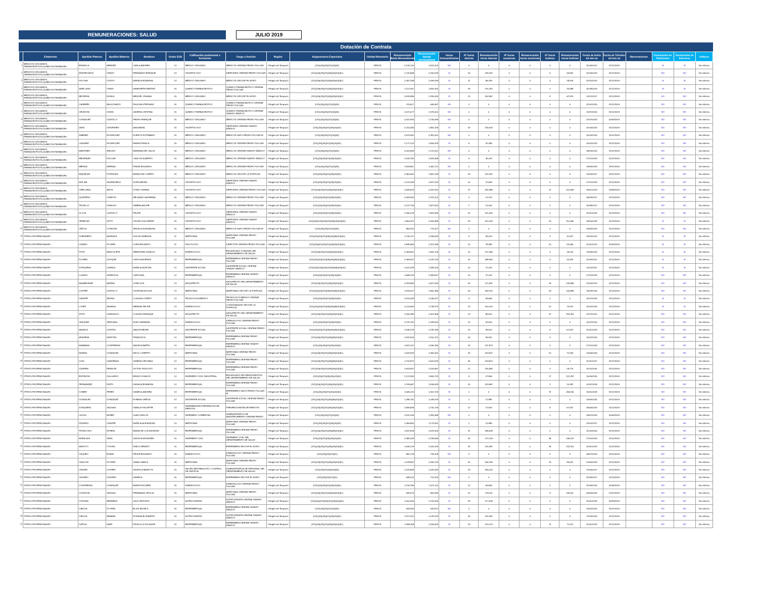REMUNERACIONES: SALUD
JULIO 2019
Dotación de Contrata
| | Estamento | Apellido Paterno | Apellido Materno | Nombres | Grado EUS | Calificación profesional o formación | Cargo o función | Región | Asignaciones Especiales | Unidad Monetaria | Remuneración Bruta Mensualizada | Remuneración líquida mensualizada | Horas Extraordinarias | Nº horas diurnas | Remuneración horas diurnas | Nº horas nocturnas | Remuneración horas nocturnas | Nº horas festivas | Remuneración horas festivas | Fecha de Inicio dd mm aa | Fecha de Término dd mm aa | Observaciones | Declaración de Patrimonio | Declaración de Intereses | Viáticos |
| --- | --- | --- | --- | --- | --- | --- | --- | --- | --- | --- | --- | --- | --- | --- | --- | --- | --- | --- | --- | --- | --- | --- | --- | --- | --- |
| 1 | MEDICOS CIRUJANOS, FARMACEUTICOS,QUIMICOS-FARMACEU | ESNAOLA | MENDEZ | CARLA ANDREA | 13 | MÉDICO CIRUJANO | MÉDICOS CESFAM PEDRO PULGAR | I Región de Tarapacá | (131)(26)(43)(37)(44)(51) | PESOS | 2,134,130 | 1,813,203 | NO | 0 | 0 | 0 | 0 | 0 | 0 | 01/09/2012 | 31/12/2019 | | SI | SI | No informa |
| 2 | MEDICOS CIRUJANOS, FARMACEUTICOS,QUIMICOS-FARMACEU | MONTECINOS | OPAZO | FERNANDO ENRIQUE | 13 | ODONTOLOGO | DENTISTAS CESFAM PEDRO PULGAR | I Región de Tarapacá | (131)(26)(43)(37)(08)(09)(44)(51) | PESOS | 2,725,868 | 2,290,676 | SI | 16 | 139,187 | 0 | 0 | 9 | 93,951 | 01/09/2015 | 31/12/2019 | | NO | NO | No informa |
| 3 | MEDICOS CIRUJANOS, FARMACEUTICOS,QUIMICOS-FARMACEU | PULGAR | GODOY | MARIA ALEJANDRA | 14 | MÉDICO CIRUJANO | MÉDICOS CECOSF EL BORO | I Región de Tarapacá | (131)(26)(43)(37)(08)(09)(44)(51) | PESOS | 2,497,168 | 2,099,039 | SI | 11 | 86,789 | 0 | 0 | 3 | 28,404 | 01/10/2014 | 31/12/2019 | | SI | SI | No informa |
| 4 | MEDICOS CIRUJANOS, FARMACEUTICOS,QUIMICOS-FARMACEU | ARELLANO | ORIAS | HANRRIETH BEATRIZ | 15 | QUIMICO FARMACEUTICO | QUIMICO FARMACEUTICO CESFAM PEDRO PULGAR | I Región de Tarapacá | (131)(26)(43)(37)(08)(09)(44)(51) | PESOS | 2,117,601 | 1,833,150 | SI | 16 | 113,292 | 0 | 0 | 4 | 33,988 | 01/08/2016 | 31/12/2019 | | SI | SI | No informa |
| 5 | MEDICOS CIRUJANOS, FARMACEUTICOS,QUIMICOS-FARMACEU | BECERRA | BOADA | MELIDEL JOHANA | 15 | MÉDICO CIRUJANO | MÉDICOS CECOSF EL BORO | I Región de Tarapacá | (131)(26)(43)(37)(08)(09)(44)(51) | PESOS | 2,619,886 | 2,299,449 | SI | 23 | 162,857 | 0 | 0 | 8 | 67,975 | 14/12/2017 | 31/12/2019 | | NO | NO | No informa |
| 6 | MEDICOS CIRUJANOS, FARMACEUTICOS,QUIMICOS-FARMACEU | CARREÑO | MALDONADO | PAULINA STEPHANY | 15 | QUIMICO FARMACEUTICO | QUIMICO FARMACEUTICO CESFAM PEDRO PULGAR | I Región de Tarapacá | (131)(26)(43)(37)(44)(51) | PESOS | 703,517 | 646,987 | NO | 0 | 0 | 0 | 0 | 0 | 0 | 01/01/2019 | 31/12/2019 | | NO | NO | No informa |
| 7 | MEDICOS CIRUJANOS, FARMACEUTICOS,QUIMICOS-FARMACEU | CELEDON | CHING | JAVIERA CRISTINA | 15 | QUIMICO FARMACEUTICO | QUIMICO FARMACEUTICO CESFAM YANDRY AÑAZCO | I Región de Tarapacá | (131)(26)(43)(37)(44)(51) | PESOS | 1,571,677 | 1,375,510 | NO | 0 | 0 | 0 | 0 | 0 | 0 | 14/11/2016 | 31/12/2019 | | NO | NO | No informa |
| 8 | MEDICOS CIRUJANOS, FARMACEUTICOS,QUIMICOS-FARMACEU | GONZALEZ | CASTILLO | PEDRO ENRIQUE | 15 | MÉDICO CIRUJANO | MÉDICOS CESFAM PEDRO PULGAR | I Región de Tarapacá | (131)(26)(43)(37)(44)(51) | PESOS | 2,002,993 | 1,746,099 | NO | 0 | 0 | 0 | 0 | 0 | 0 | 02/07/2019 | 30/09/2019 | | NO | NO | No informa |
| 9 | MEDICOS CIRUJANOS, FARMACEUTICOS,QUIMICOS-FARMACEU | JARA | CIFUENTES | ANA MARIA | 15 | ODONTOLOGO | DENTISTAS CESFAM YANDRY AÑAZCO | I Región de Tarapacá | (131)(26)(43)(37)(08)(44)(51) | PESOS | 2,242,355 | 1,882,193 | SI | 19 | 134,534 | 0 | 0 | 0 | 0 | 01/04/2019 | 31/12/2019 | | NO | NO | No informa |
| 10 | MEDICOS CIRUJANOS, FARMACEUTICOS,QUIMICOS-FARMACEU | JIMENEZ | RODRIGUEZ | KLEIRYS ROTHMARY | 15 | MÉDICO CIRUJANO | MÉDICOS SAPU PEDRO PULGAR M | I Región de Tarapacá | (131)(26)(43)(37)(44)(51) | PESOS | 2,673,061 | 2,351,610 | NO | 0 | 0 | 0 | 0 | 0 | 0 | 01/04/2019 | 31/07/2019 | | NO | NO | No informa |
| 11 | MEDICOS CIRUJANOS, FARMACEUTICOS,QUIMICOS-FARMACEU | LANDAEZ | RODRIGUEZ | MARIA FRANCA | 15 | MÉDICO CIRUJANO | MÉDICOS CESFAM PEDRO PULGAR | I Región de Tarapacá | (131)(26)(43)(37)(08)(44)(51) | PESOS | 2,177,124 | 1,844,678 | SI | 6 | 42,485 | 0 | 0 | 0 | 0 | 01/02/2019 | 31/12/2019 | | NO | NO | No informa |
| 12 | MEDICOS CIRUJANOS, FARMACEUTICOS,QUIMICOS-FARMACEU | MARTINEZ | ATACHO | MARIANA DEL VALLE | 15 | MÉDICO CIRUJANO | MÉDICOS CESFAM YANDRY AÑAZCO | I Región de Tarapacá | (131)(26)(43)(37)(44)(51) | PESOS | 2,003,959 | 1,722,521 | NO | 0 | 0 | 0 | 0 | 0 | 0 | 08/04/2019 | 31/07/2019 | | NO | NO | No informa |
| 13 | MEDICOS CIRUJANOS, FARMACEUTICOS,QUIMICOS-FARMACEU | MELENDEZ | PULGAR | CARLOS ALBERTO | 15 | MÉDICO CIRUJANO | MÉDICOS CESFAM YANDRY AÑAZCO | I Región de Tarapacá | (131)(26)(43)(37)(08)(44)(51) | PESOS | 2,159,780 | 1,828,465 | SI | 5 | 35,404 | 0 | 0 | 0 | 0 | 17/12/2018 | 31/07/2019 | | NO | NO | No informa |
| 14 | MEDICOS CIRUJANOS, FARMACEUTICOS,QUIMICOS-FARMACEU | MERIDA | ARENAS | FRANZ EDUARDO | 15 | MÉDICO CIRUJANO | MÉDICOS CESFAM PEDRO PULGAR | I Región de Tarapacá | (131)(26)(43)(37)(44)(51) | PESOS | 1,934,857 | 1,462,171 | NO | 0 | 0 | 0 | 0 | 0 | 0 | 16/09/2018 | 29/07/2019 | | NO | NO | No informa |
| 15 | MEDICOS CIRUJANOS, FARMACEUTICOS,QUIMICOS-FARMACEU | MIQUELES | PORTALES | MARIA PAZ LORETO | 15 | MÉDICO CIRUJANO | MÉDICOS CECOSF LA TORTUGA | I Región de Tarapacá | (131)(26)(43)(37)(08)(44)(51) | PESOS | 2,350,561 | 1,951,248 | SI | 16 | 113,292 | 0 | 0 | 0 | 0 | 20/04/2017 | 31/07/2019 | | NO | NO | No informa |
| 16 | MEDICOS CIRUJANOS, FARMACEUTICOS,QUIMICOS-FARMACEU | MOLINA | VALENZUELA | SOFIA BELEN | 15 | ODONTOLOGO | DENTISTAS CESFAM YANDRY AÑAZCO | I Región de Tarapacá | (131)(26)(43)(37)(08)(44)(51) | PESOS | 2,124,269 | 1,847,234 | SI | 10 | 70,808 | 0 | 0 | 0 | 0 | 17/12/2018 | 31/12/2019 | | NO | NO | No informa |
| 17 | MEDICOS CIRUJANOS, FARMACEUTICOS,QUIMICOS-FARMACEU | ORELLANA | AROS | SYNDY KARINA | 15 | ODONTOLOGO | DENTISTAS CESFAM PEDRO PULGAR | I Región de Tarapacá | (131)(26)(43)(37)(08)(09)(44)(51) | PESOS | 2,608,629 | 2,293,342 | SI | 37 | 261,988 | 0 | 0 | 12 | 101,963 | 25/01/2019 | 19/08/2019 | | NO | NO | No informa |
| 18 | MEDICOS CIRUJANOS, FARMACEUTICOS,QUIMICOS-FARMACEU | QUINTERO | CAMPOS | HELIANNY ANDREINA | 15 | MÉDICO CIRUJANO | MÉDICOS CESFAM PEDRO PULGAR | I Región de Tarapacá | (131)(26)(43)(37)(08)(44)(51) | PESOS | 2,055,990 | 1,787,202 | SI | 3 | 21,242 | 0 | 0 | 0 | 0 | 05/09/2017 | 31/12/2019 | | NO | NO | No informa |
| 19 | MEDICOS CIRUJANOS, FARMACEUTICOS,QUIMICOS-FARMACEU | TRUJILLO | GIRALDO | XIMENA BACHE | 15 | MÉDICO CIRUJANO | MÉDICOS CESFAM PEDRO PULGAR | I Región de Tarapacá | (131)(26)(43)(37)(08)(44)(51) | PESOS | 2,107,749 | 1,827,523 | SI | 2 | 14,162 | 0 | 0 | 0 | 0 | 30/08/2017 | 31/07/2019 | | NO | NO | No informa |
| 20 | MEDICOS CIRUJANOS, FARMACEUTICOS,QUIMICOS-FARMACEU | ULLOA | CASTILLO | FELIPE | 15 | ODONTOLOGO | DENTISTAS CESFAM YANDRY AÑAZCO | I Región de Tarapacá | (131)(26)(43)(37)(08)(44)(51) | PESOS | 2,255,476 | 1,961,945 | SI | 20 | 141,615 | 0 | 0 | 0 | 0 | 01/01/2019 | 31/12/2019 | | NO | NO | No informa |
| 21 | MEDICOS CIRUJANOS, FARMACEUTICOS,QUIMICOS-FARMACEU | VENEGAS | SOTO | OSCAR GUILLERMO | 15 | ODONTOLOGO | DENTISTAS CESFAM YANDRY AÑAZCO | I Región de Tarapacá | (131)(26)(119)(43)(37)(08)(09)(44)(51) | PESOS | 2,653,411 | 2,284,685 | SI | 30 | 212,423 | 0 | 0 | 13 | 110,460 | 26/10/2015 | 31/12/2019 | | SI | SI | No informa |
| 22 | MEDICOS CIRUJANOS, FARMACEUTICOS,QUIMICOS-FARMACEU | VIÑOLA | CONDORI | JESSICA ALEJANDRA | 15 | MÉDICO CIRUJANO | MÉDICOS SAPU PEDRO PULGAR M | I Región de Tarapacá | (131)(26)(43)(37)(44)(51) | PESOS | 856,331 | 774,427 | NO | 0 | 0 | 0 | 0 | 0 | 0 | 03/05/2019 | 31/12/2019 | | NO | NO | No informa |
| 23 | OTROS PROFESIONALES | GUERRERO | BARRAZA | JUICSA VANESSA | 11 | MATRONAS | MATRONAS CESFAM PEDRO PULGAR | I Región de Tarapacá | (131)(26)(43)(37)(08)(09)(68)(44)(51) | PESOS | 1,745,727 | 1,438,633 | SI | 5 | 39,194 | 0 | 0 | 4 | 37,627 | 19/02/2014 | 31/12/2019 | | SI | SI | No informa |
| 24 | OTROS PROFESIONALES | LIZARDI | FLORES | GLEN EDUARDO | 11 | PSICOLOGO | DIRECTOR CESFAM PEDRO PULGAR | I Región de Tarapacá | (131)(26)(67)(43)(37)(08)(09)(44)(51) | PESOS | 2,845,580 | 2,321,935 | SI | 10 | 78,389 | 0 | 0 | 10 | 94,066 | 01/01/2013 | 30/09/2020 | | SI | SI | No informa |
| 25 | OTROS PROFESIONALES | POZO | MARCOLETA | SEBASTIAN IGNACIO | 11 | KINESIOLOGO | ENCARGADO COMUNAL DEL DEPARTAMENTO DE SALUD | I Región de Tarapacá | (131)(26)(43)(37)(08)(09)(44)(51) | PESOS | 2,259,551 | 1,962,705 | SI | 22 | 172,455 | 0 | 0 | 3 | 28,220 | 14/09/2015 | 31/12/2019 | | SI | SI | No informa |
| 26 | OTROS PROFESIONALES | FLORES | CHOQUE | CAROLINA ERIKA | 12 | ENFERMERO(A) | ENFERMERA CESFAM PEDRO PULGAR | I Región de Tarapacá | (131)(26)(43)(37)(08)(09)(68)(44)(51) | PESOS | 2,369,807 | 2,019,744 | SI | 40 | 288,962 | 0 | 0 | 5 | 43,344 | 01/09/2012 | 31/12/2019 | | SI | SI | No informa |
| 27 | OTROS PROFESIONALES | JORQUERA | CAVADA | NATALIA AURORA | 12 | ASISTENTE SOCIAL | ASISTENTE SOCIAL CESFAM YANDRY AÑAZCO | I Región de Tarapacá | (131)(26)(119)(43)(37)(08)(68)(44)(51) | PESOS | 1,672,039 | 1,289,200 | SI | 10 | 72,240 | 0 | 0 | 0 | 0 | 01/10/2011 | 31/12/2019 | | SI | SI | No informa |
| 28 | OTROS PROFESIONALES | LLANOS | URREJOLA | CAROLINA | 12 | ENFERMERO(A) | ENFERMERA CESFAM YANDRY AÑAZCO | I Región de Tarapacá | (131)(26)(43)(37)(08)(44)(51) | PESOS | 1,668,234 | 1,399,547 | SI | 10 | 72,240 | 0 | 0 | 0 | 0 | 17/12/2018 | 31/12/2019 | | NO | NO | No informa |
| 29 | OTROS PROFESIONALES | BAHAMONDE | BARRIA | JOSE LUIS | 13 | ARQUITECTO | ARQUITECTO DEL DEPARTAMENTO DE SALUD | I Región de Tarapacá | (131)(26)(43)(37)(08)(09)(44)(51) | PESOS | 2,293,983 | 1,507,063 | SI | 26 | 171,841 | 0 | 0 | 16 | 126,898 | 22/04/2013 | 31/12/2019 | | NO | NO | No informa |
| 30 | OTROS PROFESIONALES | CORTEZ | CASTILLO | CRISTINA NICOLE | 13 | MATRONAS | MATRONAS CECOSF LA TORTUGA | I Región de Tarapacá | (131)(26)(43)(37)(08)(09)(68)(44)(51) | PESOS | 1,919,047 | 1,650,385 | SI | 40 | 264,370 | 0 | 0 | 16 | 126,898 | 19/03/2015 | 31/12/2019 | | NO | NO | No informa |
| 31 | OTROS PROFESIONALES | GARATE | BRUNA | CLAUDIA LORETO | 13 | TECNOLOGA MEDICO | TECNOLOGO MEDICO CESFAM PEDRO PULGAR | I Región de Tarapacá | (131)(26)(43)(37)(08)(44)(51) | PESOS | 1,510,083 | 1,245,677 | SI | 6 | 39,656 | 0 | 0 | 0 | 0 | 01/07/2015 | 31/12/2019 | | SI | SI | No informa |
| 32 | OTROS PROFESIONALES | LOPEZ | ARANDA | HERNAN FELIPE | 13 | KINESIOLOGO | COORDINADOR CECOSF LA TORTUGA | I Región de Tarapacá | (131)(26)(43)(37)(08)(09)(68)(44)(51) | PESOS | 2,014,684 | 1,738,374 | SI | 23 | 152,013 | 0 | 0 | 10 | 79,311 | 01/02/2015 | 31/12/2019 | | SI | SI | No informa |
| 33 | OTROS PROFESIONALES | SOTO | CARRASCO | CLAUDIO ENRIQUE | 13 | ARQUITECTO | ARQUITECTO DEL DEPARTAMENTO DE SALUD | I Región de Tarapacá | (131)(26)(43)(37)(08)(09)(44)(51) | PESOS | 2,334,489 | 2,051,965 | SI | 13 | 85,920 | 0 | 0 | 37 | 293,451 | 07/12/2012 | 31/12/2019 | | NO | NO | No informa |
| 34 | OTROS PROFESIONALES | VASQUEZ | VERGARA | RUBY BARBARA | 13 | KINESIOLOGO | KINESIOLOGO CESFAM PEDRO PULGAR | I Región de Tarapacá | (131)(26)(43)(37)(08)(44)(51) | PESOS | 1,731,781 | 1,449,619 | SI | 14 | 92,530 | 0 | 0 | 0 | 0 | 01/07/2015 | 31/12/2019 | | NO | NO | No informa |
| 35 | OTROS PROFESIONALES | ABARCA | CASTRO | JANICE BELEN | 14 | ASISTENTE SOCIAL | ASISTENTE SOCIAL CESFAM PEDRO PULGAR | I Región de Tarapacá | (131)(26)(43)(37)(08)(09)(68)(44)(51) | PESOS | 1,535,375 | 1,245,768 | SI | 14 | 83,922 | 0 | 0 | 8 | 57,547 | 01/01/2018 | 31/12/2019 | | NO | NO | No informa |
| 36 | OTROS PROFESIONALES | ARAVENA | URRUTIA | FRANCISCA | 14 | ENFERMERO(A) | ENFERMERA CESFAM PEDRO PULGAR | I Región de Tarapacá | (131)(26)(43)(37)(08)(68)(44)(51) | PESOS | 1,532,616 | 1,310,121 | SI | 16 | 95,911 | 0 | 0 | 0 | 0 | 01/02/2015 | 31/12/2019 | | NO | NO | No informa |
| 37 | OTROS PROFESIONALES | BAMBARA | CONTRERAS | ANA ELIZABETH | 14 | ENFERMERO(A) | ENFERMERA CESFAM YANDRY AÑAZCO | I Región de Tarapacá | (131)(26)(43)(37)(08)(44)(51) | PESOS | 1,502,147 | 1,269,780 | SI | 23 | 137,873 | 0 | 0 | 0 | 0 | 17/12/2018 | 31/12/2019 | | NO | NO | No informa |
| 38 | OTROS PROFESIONALES | BARRIA | GONZALEZ | NIKOL LORETTO | 14 | MATRONAS | MATRONAS CESFAM PEDRO PULGAR | I Región de Tarapacá | (131)(26)(43)(37)(08)(09)(44)(51) | PESOS | 1,629,933 | 1,394,091 | SI | 34 | 203,812 | 0 | 0 | 10 | 71,934 | 20/06/2016 | 31/12/2019 | | NO | NO | No informa |
| 39 | OTROS PROFESIONALES | COSI | CARDENAS | VANESA GEOVANA | 14 | ENFERMERO(A) | ENFERMERA CESFAM PEDRO PULGAR | I Región de Tarapacá | (131)(26)(43)(37)(08)(68)(44)(51) | PESOS | 1,742,871 | 1,500,975 | SI | 34 | 203,812 | 0 | 0 | 0 | 0 | 01/01/2017 | 31/12/2019 | | NO | NO | No informa |
| 40 | OTROS PROFESIONALES | CUMPEN | PERALTA | VICTOR RODOLFO | 14 | ENFERMERO(A) | ENFERMERA CESFAM PEDRO PULGAR | I Región de Tarapacá | (131)(26)(43)(37)(08)(09)(44)(51) | PESOS | 1,543,837 | 1,154,687 | SI | 21 | 125,884 | 0 | 0 | 4 | 28,773 | 01/10/2015 | 31/12/2019 | | NO | NO | No informa |
| 41 | OTROS PROFESIONALES | ESPINOZA | GALLARDO | BRUNO IGNACIO | 14 | INGENIERO CIVIL INDUSTRIAL | ENCARGADO DE PRESUPUESTOS DEL DEPARTAMENTO DE SALUD | I Región de Tarapacá | (131)(26)(37)(08)(09)(44)(51) | PESOS | 2,123,399 | 1,805,732 | SI | 8 | 47,956 | 0 | 0 | 17 | 122,287 | 10/09/2015 | 31/12/2019 | | NO | NO | No informa |
| 42 | OTROS PROFESIONALES | FERNANDEZ | PINTO | DIANA ALEXANDRA | 14 | ENFERMERO(A) | ENFERMERA CESFAM PEDRO PULGAR | I Región de Tarapacá | (131)(26)(43)(37)(08)(09)(44)(51) | PESOS | 1,769,687 | 1,536,933 | SI | 24 | 143,867 | 0 | 0 | 2 | 14,387 | 01/01/2018 | 31/12/2019 | | NO | NO | No informa |
| 43 | OTROS PROFESIONALES | GOMEZ | PEREZ | DANIELA ANDREA | 14 | ENFERMERO(A) | ENFERMERO SAPU PEDRO PULGAR M | I Región de Tarapacá | (131)(26)(43)(37)(09)(44)(51) | PESOS | 1,605,220 | 1,302,743 | SI | 0 | 0 | 0 | 0 | 37 | 266,154 | 16/10/2018 | 31/12/2019 | | NO | NO | No informa |
| 44 | OTROS PROFESIONALES | GONZALEZ | GONZALEZ | ROMINA GRECIA | 14 | ASISTENTE SOCIAL | ASISTENTE SOCIAL CESFAM PEDRO PULGAR | I Región de Tarapacá | (131)(26)(43)(37)(08)(68)(44)(51) | PESOS | 1,285,752 | 1,045,979 | SI | 2 | 11,989 | 0 | 0 | 0 | 0 | 04/05/2015 | 31/12/2019 | | NO | NO | No informa |
| 45 | OTROS PROFESIONALES | JORQUERA | SALINAS | KAMILA POULETTE | 14 | INGENIERA EN PREVENCION DE RIESGOS | PREVENCIONISTA DE RIESGOS | I Región de Tarapacá | (131)(26)(43)(37)(08)(09)(44)(51) | PESOS | 1,999,596 | 1,740,176 | SI | 12 | 71,934 | 0 | 0 | 8 | 57,547 | 25/05/2016 | 31/12/2019 | | NO | NO | No informa |
| 46 | OTROS PROFESIONALES | LAGOS | NUÑEZ | JUAN CARLOS | 14 | INGENIERO COMERCIAL | ADMINISTRATIVO DE ABASTECIMIENTO CESFAM PEDRO | I Región de Tarapacá | (131)(26)(43)(37)(44)(51) | PESOS | 1,610,155 | 1,390,468 | NO | 0 | 0 | 0 | 0 | 0 | 0 | 18/01/2019 | 30/09/2019 | | NO | NO | No informa |
| 47 | OTROS PROFESIONALES | PIZARRO | GARATE | NATALIA ALEJANDRA | 14 | MATRONAS | MATRONAS CESFAM PEDRO PULGAR | I Región de Tarapacá | (131)(26)(43)(37)(08)(44)(51) | PESOS | 1,456,850 | 1,173,091 | SI | 2 | 11,989 | 0 | 0 | 0 | 0 | 02/02/2017 | 31/12/2019 | | NO | NO | No informa |
| 48 | OTROS PROFESIONALES | TRONCOSO | RIVERA | MARIA DE LOS ANGELES | 14 | ENFERMERO(A) | ENFERMERA CESFAM PEDRO PULGAR | I Región de Tarapacá | (131)(26)(43)(37)(08)(68)(44)(51) | PESOS | 1,937,828 | 1,676,304 | SI | 31 | 185,828 | 0 | 0 | 0 | 0 | 01/10/2015 | 31/12/2019 | | NO | NO | No informa |
| 49 | OTROS PROFESIONALES | APABLAZA | VEAS | JASON ALEXANDER | 15 | INGENIERO CIVIL | INGENIERO CIVIL DEL DEPARTAMENTO DE SALUD | I Región de Tarapacá | (131)(26)(37)(08)(09)(44)(51) | PESOS | 2,485,409 | 2,236,846 | SI | 32 | 172,149 | 0 | 0 | 38 | 245,312 | 17/10/2016 | 31/12/2019 | | NO | NO | No informa |
| 50 | OTROS PROFESIONALES | ARROYO | O´RYAN | PABLO RENATO | 15 | ENFERMERO(A) | ENFERMERA CECOSF EL BORO | I Región de Tarapacá | (131)(26)(43)(37)(08)(09)(44)(51) | PESOS | 1,636,219 | 1,425,334 | SI | 25 | 134,491 | 0 | 0 | 36 | 232,401 | 01/01/2019 | 31/12/2019 | | NO | NO | No informa |
| 51 | OTROS PROFESIONALES | CAQUEO | EVANS | FELIPE EDUARDO | 15 | KINESIOLOGO | KINESIOLOGO CESFAM PEDRO PULGAR | I Región de Tarapacá | (131)(26)(43)(37)(51) | PESOS | 861,728 | 728,008 | NO | 0 | 0 | 0 | 0 | 0 | 0 | 08/07/2019 | 31/10/2019 | | NO | NO | No informa |
| 52 | OTROS PROFESIONALES | CHACON | FLORES | VANIA CAMILA | 15 | MATRONAS | MATRONAS CESFAM PEDRO PULGAR | I Región de Tarapacá | (131)(26)(43)(37)(08)(09)(44)(51) | PESOS | 1,478,867 | 1,284,276 | SI | 31 | 166,769 | 0 | 0 | 13 | 83,922 | 10/05/2018 | 31/12/2019 | | NO | NO | No informa |
| 53 | OTROS PROFESIONALES | CHAVEZ | CORTEZ | VALESCA MARILYN | 15 | ING.EN INFORMACION Y CONTROL DE GESTION | ADMINISTRATIVA DE PERSONAL DEL DEPARTAMENTO DE SALUD | I Región de Tarapacá | (131)(26)(37)(08)(44)(51) | PESOS | 1,225,585 | 1,043,082 | SI | 29 | 156,010 | 0 | 0 | 0 | 0 | 12/06/2017 | 31/12/2019 | | NO | NO | No informa |
| 54 | OTROS PROFESIONALES | CHUREO | CHUREO | DANIELA | 15 | ENFERMERO(A) | ENFERMERA CECOSF EL BORO | I Región de Tarapacá | (131)(26)(43)(37)(51) | PESOS | 848,019 | 712,293 | NO | 0 | 0 | 0 | 0 | 0 | 0 | 01/09/2017 | 31/12/2019 | | NO | NO | No informa |
| 55 | OTROS PROFESIONALES | CONTRERAS | GONZALEZ | MARION AYLEEN | 15 | KINESIOLOGO | KINESIOLOGO CESFAM PEDRO PULGAR | I Región de Tarapacá | (131)(26)(43)(37)(08)(44)(51) | PESOS | 1,216,786 | 1,021,110 | SI | 12 | 64,556 | 0 | 0 | 0 | 0 | 01/06/2019 | 31/08/2019 | | NO | NO | No informa |
| 56 | OTROS PROFESIONALES | CORDOVA | VARGAS | FERNANDA CECILIA | 15 | MATRONAS | MATRONAS CESFAM PEDRO PULGAR | I Región de Tarapacá | (131)(26)(43)(37)(08)(09)(44)(51) | PESOS | 639,974 | 581,834 | SI | 24 | 129,111 | 0 | 0 | 9 | 58,100 | 06/05/2019 | 10/07/2019 | | NO | NO | No informa |
| 57 | OTROS PROFESIONALES | CORONA | HERRERA | JULIO ANTONIO | 15 | NUTRICIONISTA | NUTRICIONISTA CESFAM YANDRY AÑAZCO | I Región de Tarapacá | (131)(26)(119)(43)(37)(08)(44)(51) | PESOS | 1,420,056 | 1,214,916 | SI | 33 | 177,528 | 0 | 0 | 0 | 0 | 01/01/2019 | 30/09/2019 | | NO | NO | No informa |
| 58 | OTROS PROFESIONALES | GARCIA | FLORES | ELIXS ANYELA | 15 | ENFERMERO(A) | ENFERMERA CESFAM YANDRY AÑAZCO | I Región de Tarapacá | (131)(26)(43)(37)(44)(51) | PESOS | 633,905 | 540,872 | NO | 0 | 0 | 0 | 0 | 0 | 0 | 14/02/2019 | 31/07/2019 | | NO | NO | No informa |
| 59 | OTROS PROFESIONALES | GARCIA | MAMANI | ROSANA ELIZABETH | 15 | NUTRICIONISTA | NUTRICIONISTA CESFAM YANDRY AÑAZCO | I Región de Tarapacá | (131)(26)(43)(37)(08)(44)(51) | PESOS | 1,317,310 | 1,078,233 | SI | 25 | 134,491 | 0 | 0 | 0 | 0 | 27/03/2018 | 31/12/2019 | | NO | NO | No informa |
| 60 | OTROS PROFESIONALES | GATICA | SAEZ | PRISCILLA SOLANGE | 15 | ENFERMERO(A) | ENFERMERA CESFAM YANDRY AÑAZCO | I Región de Tarapacá | (131)(26)(43)(37)(08)(09)(44)(51) | PESOS | 1,368,358 | 1,159,616 | SI | 19 | 102,213 | 0 | 0 | 11 | 71,011 | 01/01/2019 | 31/12/2019 | | NO | NO | No informa |